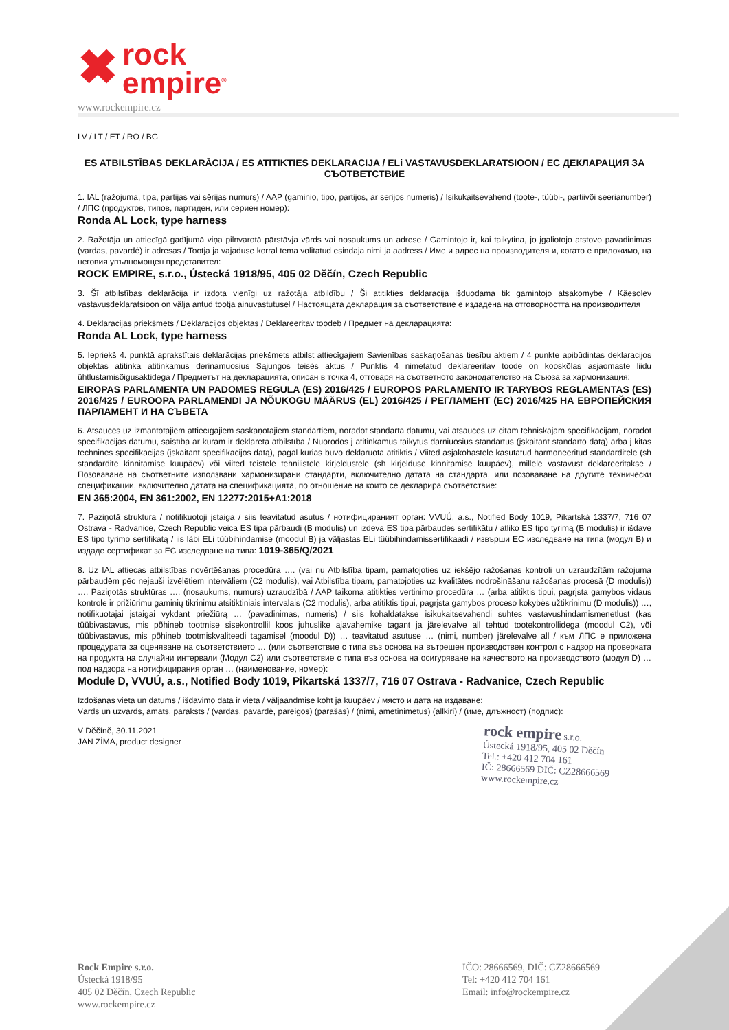✖ rock
empire<sup>®</sup>
www.rockempire.cz
LV / LT / ET / RO / BG
ES ATBILSTĪBAS DEKLARĀCIJA / ES ATITIKTIES DEKLARACIJA / ELi VASTAVUSDEKLARATSIOON / EC ДЕКЛАРАЦИЯ ЗА СЪОТВЕТСТВИЕ
1. IAL (ražojuma, tipa, partijas vai sērijas numurs) / AAP (gaminio, tipo, partijos, ar serijos numeris) / Isikukaitsevahend (toote-, tüübi-, partiivõi seerianumber) / ЛПС (продуктов, типов, партиден, или сериен номер):
Ronda AL Lock, type harness
2. Ražotāja un attiecīgā gadījumā viņa pilnvarotā pārstāvja vārds vai nosaukums un adrese / Gamintojo ir, kai taikytina, jo įgaliotojo atstovo pavadinimas (vardas, pavardė) ir adresas / Tootja ja vajaduse korral tema volitatud esindaja nimi ja aadress / Име и адрес на производителя и, когато е приложимо, на неговия упълномощен представител:
ROCK EMPIRE, s.r.o., Ústecká 1918/95, 405 02 Děčín, Czech Republic
3. Šī atbilstības deklarācija ir izdota vienīgi uz ražotāja atbildību / Ši atitikties deklaracija išduodama tik gamintojo atsakomybe / Käesolev vastavusdeklaratsioon on välja antud tootja ainuvastutusel / Настоящата декларация за съответствие е издадена на отговорността на производителя
4. Deklarācijas priekšmets / Deklaracijos objektas / Deklareeritav toodeb / Предмет на декларацията:
Ronda AL Lock, type harness
5. Iepriekš 4. punktā aprakstītais deklarācijas priekšmets atbilst attiecīgajiem Savienības saskaņošanas tiesību aktiem / 4 punkte apibūdintas deklaracijos objektas atitinka atitinkamus derinamuosius Sąjungos teisės aktus / Punktis 4 nimetatud deklareeritav toode on kooskõlas asjaomaste liidu ühtlustamisõigusaktidega / Предметът на декларацията, описан в точка 4, отговаря на съответното законодателство на Съюза за хармонизация:
EIROPAS PARLAMENTA UN PADOMES REGULA (ES) 2016/425 / EUROPOS PARLAMENTO IR TARYBOS REGLAMENTAS (ES) 2016/425 / EUROOPA PARLAMENDI JA NÕUKOGU MÄÄRUS (EL) 2016/425 / РЕГЛАМЕНТ (ЕС) 2016/425 НА ЕВРОПЕЙСКИЯ ПАРЛАМЕНТ И НА СЪВЕТА
6. Atsauces uz izmantotajiem attiecīgajiem saskaņotajiem standartiem, norādot standarta datumu, vai atsauces uz citām tehniskajām specifikācijām, norādot specifikācijas datumu, saistībā ar kurām ir deklarēta atbilstība / Nuorodos į atitinkamus taikytus darniuosius standartus (įskaitant standarto datą) arba į kitas technines specifikacijas (įskaitant specifikacijos datą), pagal kurias buvo deklaruota atitiktis / Viited asjakohastele kasutatud harmoneeritud standarditele (sh standardite kinnitamise kuupäev) või viited teistele tehnilistele kirjeldustele (sh kirjelduse kinnitamise kuupäev), millele vastavust deklareeritakse / Позоваване на съответните използвани хармонизирани стандарти, включително датата на стандарта, или позоваване на другите технически спецификации, включително датата на спецификацията, по отношение на които се декларира съответствие:
EN 365:2004, EN 361:2002, EN 12277:2015+A1:2018
7. Paziņotā struktura / notifikuotoji įstaiga / siis teavitatud asutus / нотифицираният орган: VVUÚ, a.s., Notified Body 1019, Pikartská 1337/7, 716 07 Ostrava - Radvanice, Czech Republic veica ES tipa pārbaudi (B modulis) un izdeva ES tipa pārbaudes sertifikātu / atliko ES tipo tyrimą (B modulis) ir išdavė ES tipo tyrimo sertifikatą / iis läbi ELi tüübihindamise (moodul B) ja väljastas ELi tüübihindamissertifikaadi / извърши ЕС изследване на типа (модул В) и издаде сертификат за ЕС изследване на типа: 1019-365/Q/2021
8. Uz IAL attiecas atbilstības novērtēšanas procedūra …. (vai nu Atbilstība tipam, pamatojoties uz iekšējo ražošanas kontroli un uzraudzītām ražojuma pārbaudēm pēc nejauši izvēlētiem intervāliem (C2 modulis), vai Atbilstība tipam, pamatojoties uz kvalitātes nodrošināšanu ražošanas procesā (D modulis)) …. Paziņotās struktūras …. (nosaukums, numurs) uzraudzībā / AAP taikoma atitikties vertinimo procedūra … (arba atitiktis tipui, pagrįsta gamybos vidaus kontrole ir prižiūrimu gaminių tikrinimu atsitiktiniais intervalais (C2 modulis), arba atitiktis tipui, pagrįsta gamybos proceso kokybės užtikrinimu (D modulis)) …, notifikuotajai įstaigai vykdant priežiūrą … (pavadinimas, numeris) / siis kohaldatakse isikukaitsevahendi suhtes vastavushindamismenetlust (kas tüübivastavus, mis põhineb tootmise sisekontrollil koos juhuslike ajavahemike tagant ja järelevalve all tehtud tootekontrollidega (moodul C2), või tüübivastavus, mis põhineb tootmiskvaliteedi tagamisel (moodul D)) … teavitatud asutuse … (nimi, number) järelevalve all / към ЛПС е приложена процедурата за оценяване на съответствието … (или съответствие с типа въз основа на вътрешен производствен контрол с надзор на проверката на продукта на случайни интервали (Модул С2) или съответствие с типа въз основа на осигуряване на качеството на производството (модул D) … под надзора на нотифицирания орган … (наименование, номер):
Module D, VVUÚ, a.s., Notified Body 1019, Pikartská 1337/7, 716 07 Ostrava - Radvanice, Czech Republic
Izdošanas vieta un datums / išdavimo data ir vieta / väljaandmise koht ja kuupäev / място и дата на издаване:
Vārds un uzvārds, amats, paraksts / (vardas, pavardė, pareigos) (parašas) / (nimi, ametinimetus) (allkiri) / (име, длъжност) (подпис):
V Děčíně, 30.11.2021
JAN ZÍMA, product designer
rock empire s.r.o.
Ústecká 1918/95, 405 02 Děčín
Tel.: +420 412 704 161
IČ: 28666569 DIČ: CZ28666569
www.rockempire.cz
Rock Empire s.r.o.
Ústecká 1918/95
405 02 Děčín, Czech Republic
www.rockempire.cz
IČO: 28666569, DIČ: CZ28666569
Tel: +420 412 704 161
Email: info@rockempire.cz